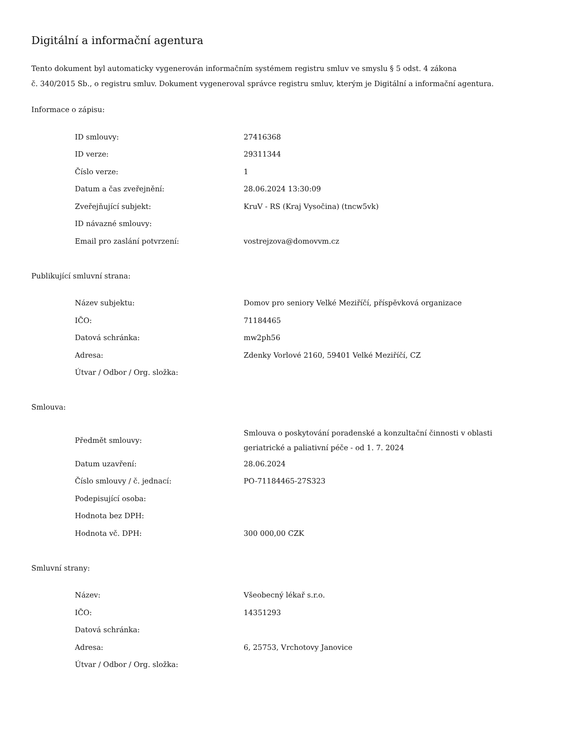Digitální a informační agentura
Tento dokument byl automaticky vygenerován informačním systémem registru smluv ve smyslu § 5 odst. 4 zákona
č. 340/2015 Sb., o registru smluv. Dokument vygeneroval správce registru smluv, kterým je Digitální a informační agentura.
Informace o zápisu:
| ID smlouvy: | 27416368 |
| ID verze: | 29311344 |
| Číslo verze: | 1 |
| Datum a čas zveřejnění: | 28.06.2024 13:30:09 |
| Zveřejňující subjekt: | KruV - RS (Kraj Vysočina) (tncw5vk) |
| ID návazné smlouvy: | |
| Email pro zaslání potvrzení: | vostrejzova@domovvm.cz |
Publikující smluvní strana:
| Název subjektu: | Domov pro seniory Velké Meziříčí, příspěvková organizace |
| IČO: | 71184465 |
| Datová schránka: | mw2ph56 |
| Adresa: | Zdenky Vorlové 2160, 59401 Velké Meziříčí, CZ |
| Útvar / Odbor / Org. složka: | |
Smlouva:
| Předmět smlouvy: | Smlouva o poskytování poradenské a konzultační činnosti v oblasti geriatrické a paliativní péče - od 1. 7. 2024 |
| Datum uzavření: | 28.06.2024 |
| Číslo smlouvy / č. jednací: | PO-71184465-27S323 |
| Podepisující osoba: | |
| Hodnota bez DPH: | |
| Hodnota vč. DPH: | 300 000,00 CZK |
Smluvní strany:
| Název: | Všeobecný lékař s.r.o. |
| IČO: | 14351293 |
| Datová schránka: | |
| Adresa: | 6, 25753, Vrchotovy Janovice |
| Útvar / Odbor / Org. složka: | |